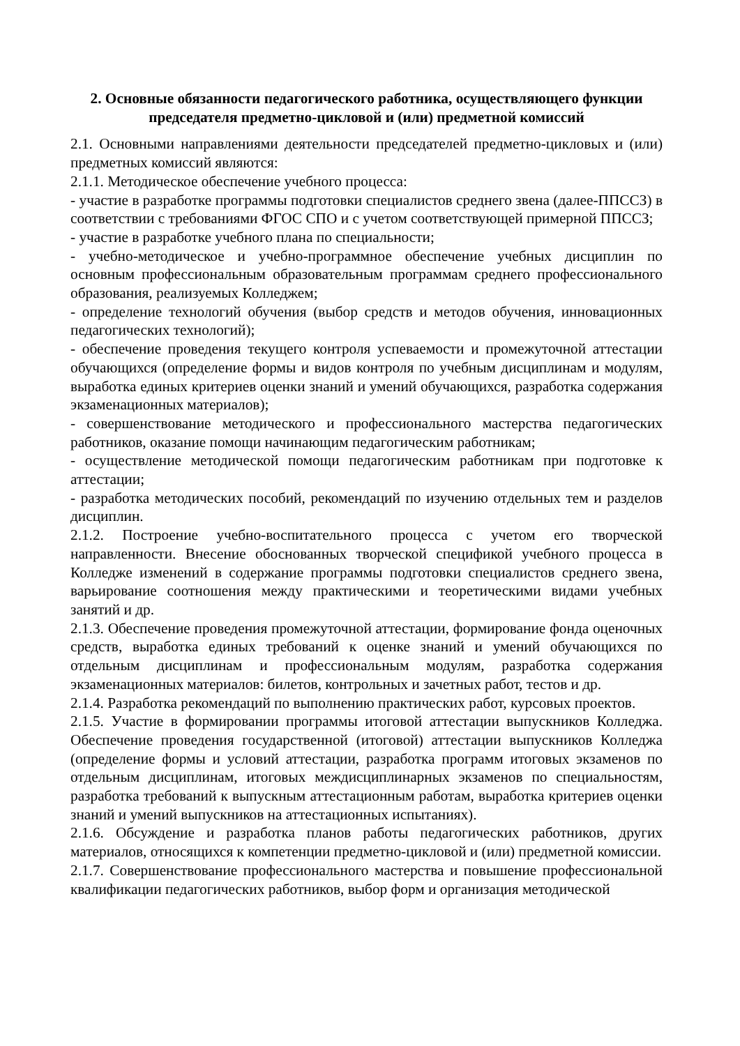2. Основные обязанности педагогического работника, осуществляющего функции председателя предметно-цикловой и (или) предметной комиссий
2.1. Основными направлениями деятельности председателей предметно-цикловых и (или) предметных комиссий являются:
2.1.1. Методическое обеспечение учебного процесса:
- участие в разработке программы подготовки специалистов среднего звена (далее-ППССЗ) в соответствии с требованиями ФГОС СПО и с учетом соответствующей примерной ППССЗ;
- участие в разработке учебного плана по специальности;
- учебно-методическое и учебно-программное обеспечение учебных дисциплин по основным профессиональным образовательным программам среднего профессионального образования, реализуемых Колледжем;
- определение технологий обучения (выбор средств и методов обучения, инновационных педагогических технологий);
- обеспечение проведения текущего контроля успеваемости и промежуточной аттестации обучающихся (определение формы и видов контроля по учебным дисциплинам и модулям, выработка единых критериев оценки знаний и умений обучающихся, разработка содержания экзаменационных материалов);
- совершенствование методического и профессионального мастерства педагогических работников, оказание помощи начинающим педагогическим работникам;
- осуществление методической помощи педагогическим работникам при подготовке к аттестации;
- разработка методических пособий, рекомендаций по изучению отдельных тем и разделов дисциплин.
2.1.2. Построение учебно-воспитательного процесса с учетом его творческой направленности. Внесение обоснованных творческой спецификой учебного процесса в Колледже изменений в содержание программы подготовки специалистов среднего звена, варьирование соотношения между практическими и теоретическими видами учебных занятий и др.
2.1.3. Обеспечение проведения промежуточной аттестации, формирование фонда оценочных средств, выработка единых требований к оценке знаний и умений обучающихся по отдельным дисциплинам и профессиональным модулям, разработка содержания экзаменационных материалов: билетов, контрольных и зачетных работ, тестов и др.
2.1.4. Разработка рекомендаций по выполнению практических работ, курсовых проектов.
2.1.5. Участие в формировании программы итоговой аттестации выпускников Колледжа. Обеспечение проведения государственной (итоговой) аттестации выпускников Колледжа (определение формы и условий аттестации, разработка программ итоговых экзаменов по отдельным дисциплинам, итоговых междисциплинарных экзаменов по специальностям, разработка требований к выпускным аттестационным работам, выработка критериев оценки знаний и умений выпускников на аттестационных испытаниях).
2.1.6. Обсуждение и разработка планов работы педагогических работников, других материалов, относящихся к компетенции предметно-цикловой и (или) предметной комиссии.
2.1.7. Совершенствование профессионального мастерства и повышение профессиональной квалификации педагогических работников, выбор форм и организация методической